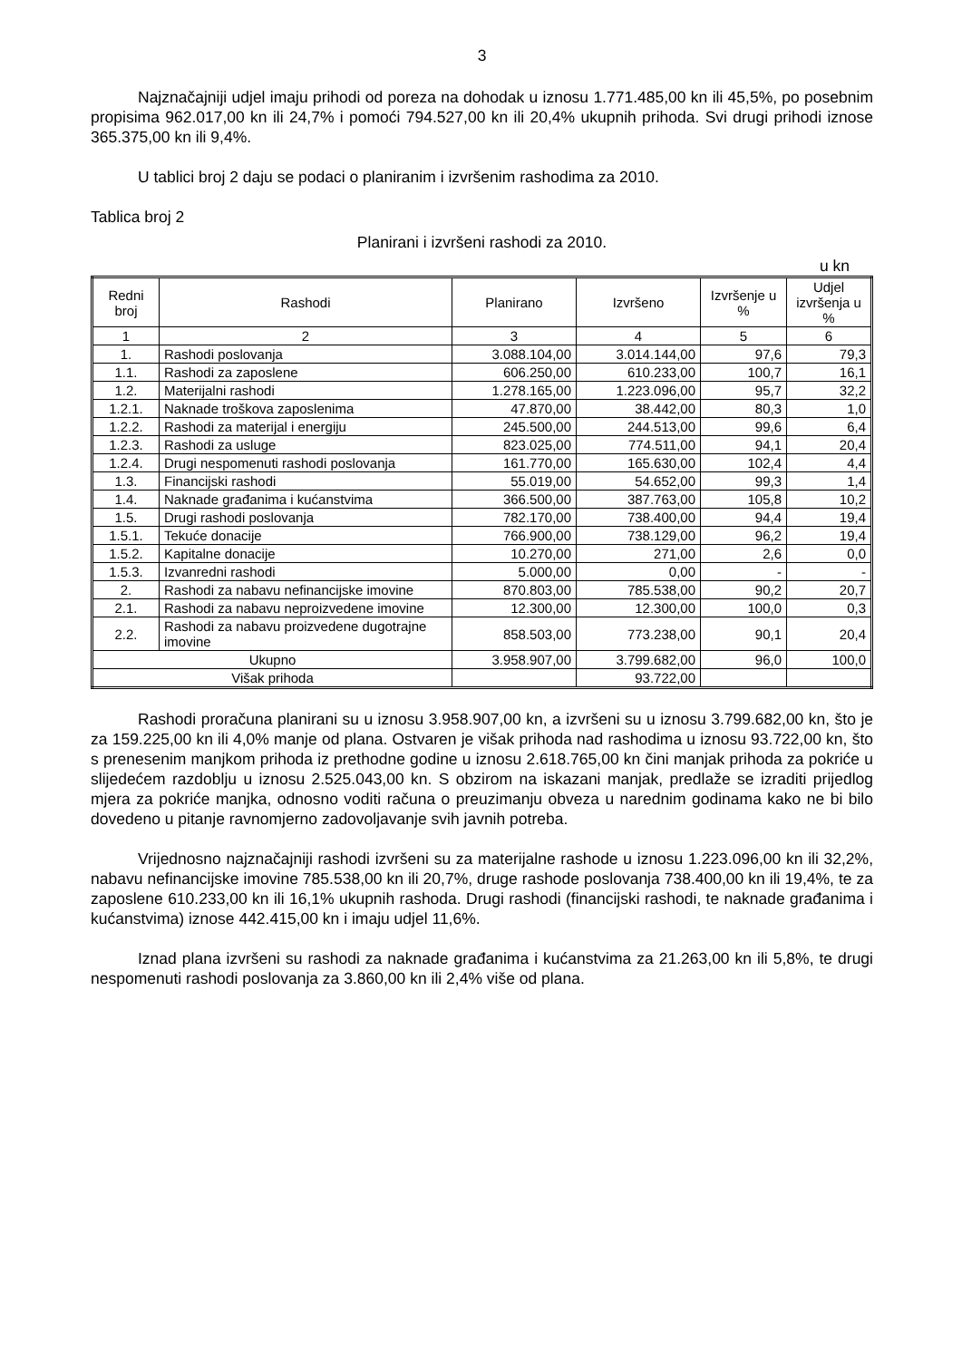3
Najznačajniji udjel imaju prihodi od poreza na dohodak u iznosu 1.771.485,00 kn ili 45,5%, po posebnim propisima 962.017,00 kn ili 24,7% i pomoći 794.527,00 kn ili 20,4% ukupnih prihoda. Svi drugi prihodi iznose 365.375,00 kn ili 9,4%.
U tablici broj 2 daju se podaci o planiranim i izvršenim rashodima za 2010.
Tablica broj 2
Planirani i izvršeni rashodi za 2010.
u kn
| Redni broj | Rashodi | Planirano | Izvršeno | Izvršenje u % | Udjel izvršenja u % |
| --- | --- | --- | --- | --- | --- |
| 1 | 2 | 3 | 4 | 5 | 6 |
| 1. | Rashodi poslovanja | 3.088.104,00 | 3.014.144,00 | 97,6 | 79,3 |
| 1.1. | Rashodi za zaposlene | 606.250,00 | 610.233,00 | 100,7 | 16,1 |
| 1.2. | Materijalni rashodi | 1.278.165,00 | 1.223.096,00 | 95,7 | 32,2 |
| 1.2.1. | Naknade troškova zaposlenima | 47.870,00 | 38.442,00 | 80,3 | 1,0 |
| 1.2.2. | Rashodi za materijal i energiju | 245.500,00 | 244.513,00 | 99,6 | 6,4 |
| 1.2.3. | Rashodi za usluge | 823.025,00 | 774.511,00 | 94,1 | 20,4 |
| 1.2.4. | Drugi nespomenuti rashodi poslovanja | 161.770,00 | 165.630,00 | 102,4 | 4,4 |
| 1.3. | Financijski rashodi | 55.019,00 | 54.652,00 | 99,3 | 1,4 |
| 1.4. | Naknade građanima i kućanstvima | 366.500,00 | 387.763,00 | 105,8 | 10,2 |
| 1.5. | Drugi rashodi poslovanja | 782.170,00 | 738.400,00 | 94,4 | 19,4 |
| 1.5.1. | Tekuće donacije | 766.900,00 | 738.129,00 | 96,2 | 19,4 |
| 1.5.2. | Kapitalne donacije | 10.270,00 | 271,00 | 2,6 | 0,0 |
| 1.5.3. | Izvanredni rashodi | 5.000,00 | 0,00 | - | - |
| 2. | Rashodi za nabavu nefinancijske imovine | 870.803,00 | 785.538,00 | 90,2 | 20,7 |
| 2.1. | Rashodi za nabavu neproizvedene imovine | 12.300,00 | 12.300,00 | 100,0 | 0,3 |
| 2.2. | Rashodi za nabavu proizvedene dugotrajne imovine | 858.503,00 | 773.238,00 | 90,1 | 20,4 |
| Ukupno | | 3.958.907,00 | 3.799.682,00 | 96,0 | 100,0 |
| Višak prihoda | | | 93.722,00 | | |
Rashodi proračuna planirani su u iznosu 3.958.907,00 kn, a izvršeni su u iznosu 3.799.682,00 kn, što je za 159.225,00 kn ili 4,0% manje od plana. Ostvaren je višak prihoda nad rashodima u iznosu 93.722,00 kn, što s prenesenim manjkom prihoda iz prethodne godine u iznosu 2.618.765,00 kn čini manjak prihoda za pokriće u slijedećem razdoblju u iznosu 2.525.043,00 kn. S obzirom na iskazani manjak, predlaže se izraditi prijedlog mjera za pokriće manjka, odnosno voditi računa o preuzimanju obveza u narednim godinama kako ne bi bilo dovedeno u pitanje ravnomjerno zadovoljavanje svih javnih potreba.
Vrijednosno najznačajniji rashodi izvršeni su za materijalne rashode u iznosu 1.223.096,00 kn ili 32,2%, nabavu nefinancijske imovine 785.538,00 kn ili 20,7%, druge rashode poslovanja 738.400,00 kn ili 19,4%, te za zaposlene 610.233,00 kn ili 16,1% ukupnih rashoda. Drugi rashodi (financijski rashodi, te naknade građanima i kućanstvima) iznose 442.415,00 kn i imaju udjel 11,6%.
Iznad plana izvršeni su rashodi za naknade građanima i kućanstvima za 21.263,00 kn ili 5,8%, te drugi nespomenuti rashodi poslovanja za 3.860,00 kn ili 2,4% više od plana.